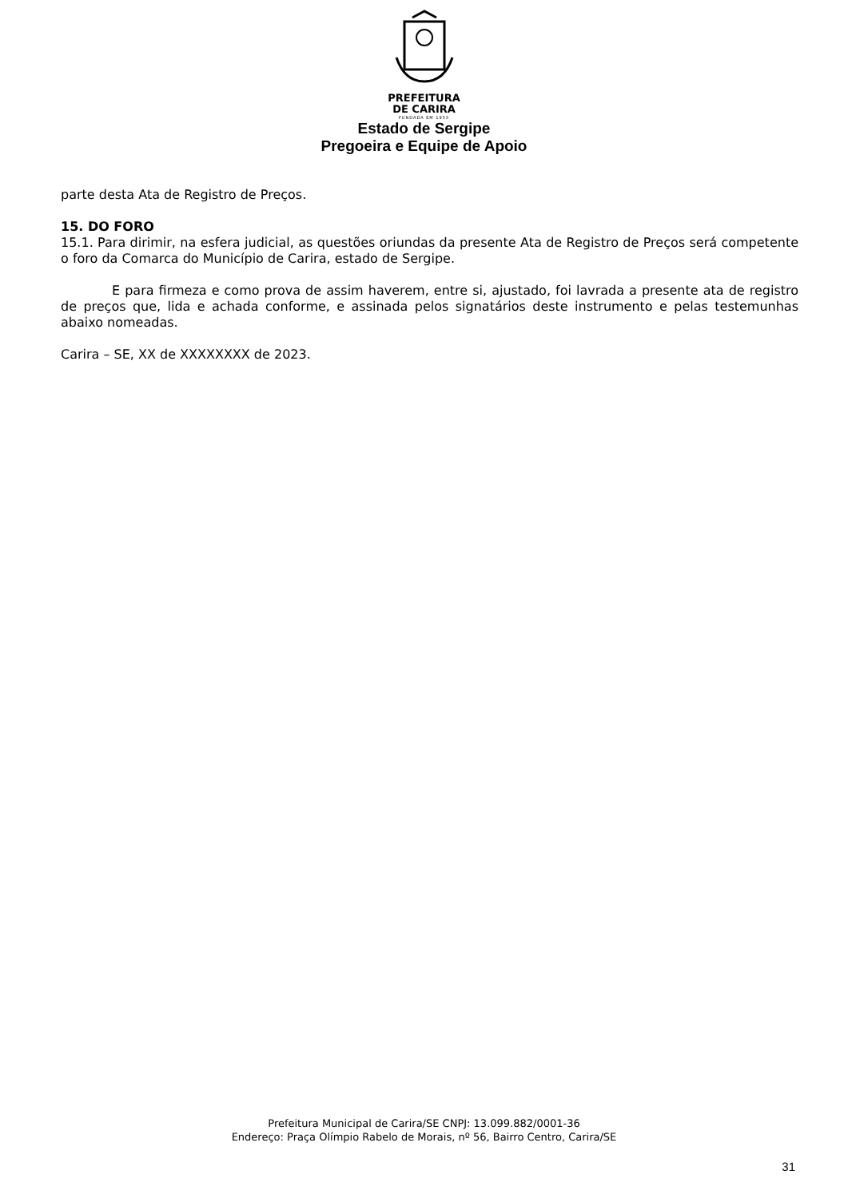PREFEITURA
DE CARIRA
FUNDADA EM 1953
Estado de Sergipe
Pregoeira e Equipe de Apoio
parte desta Ata de Registro de Preços.
15. DO FORO
15.1. Para dirimir, na esfera judicial, as questões oriundas da presente Ata de Registro de Preços será competente o foro da Comarca do Município de Carira, estado de Sergipe.
E para firmeza e como prova de assim haverem, entre si, ajustado, foi lavrada a presente ata de registro de preços que, lida e achada conforme, e assinada pelos signatários deste instrumento e pelas testemunhas abaixo nomeadas.
Carira – SE, XX de XXXXXXXX de 2023.
Prefeitura Municipal de Carira/SE CNPJ: 13.099.882/0001-36
Endereço: Praça Olímpio Rabelo de Morais, nº 56, Bairro Centro, Carira/SE
31